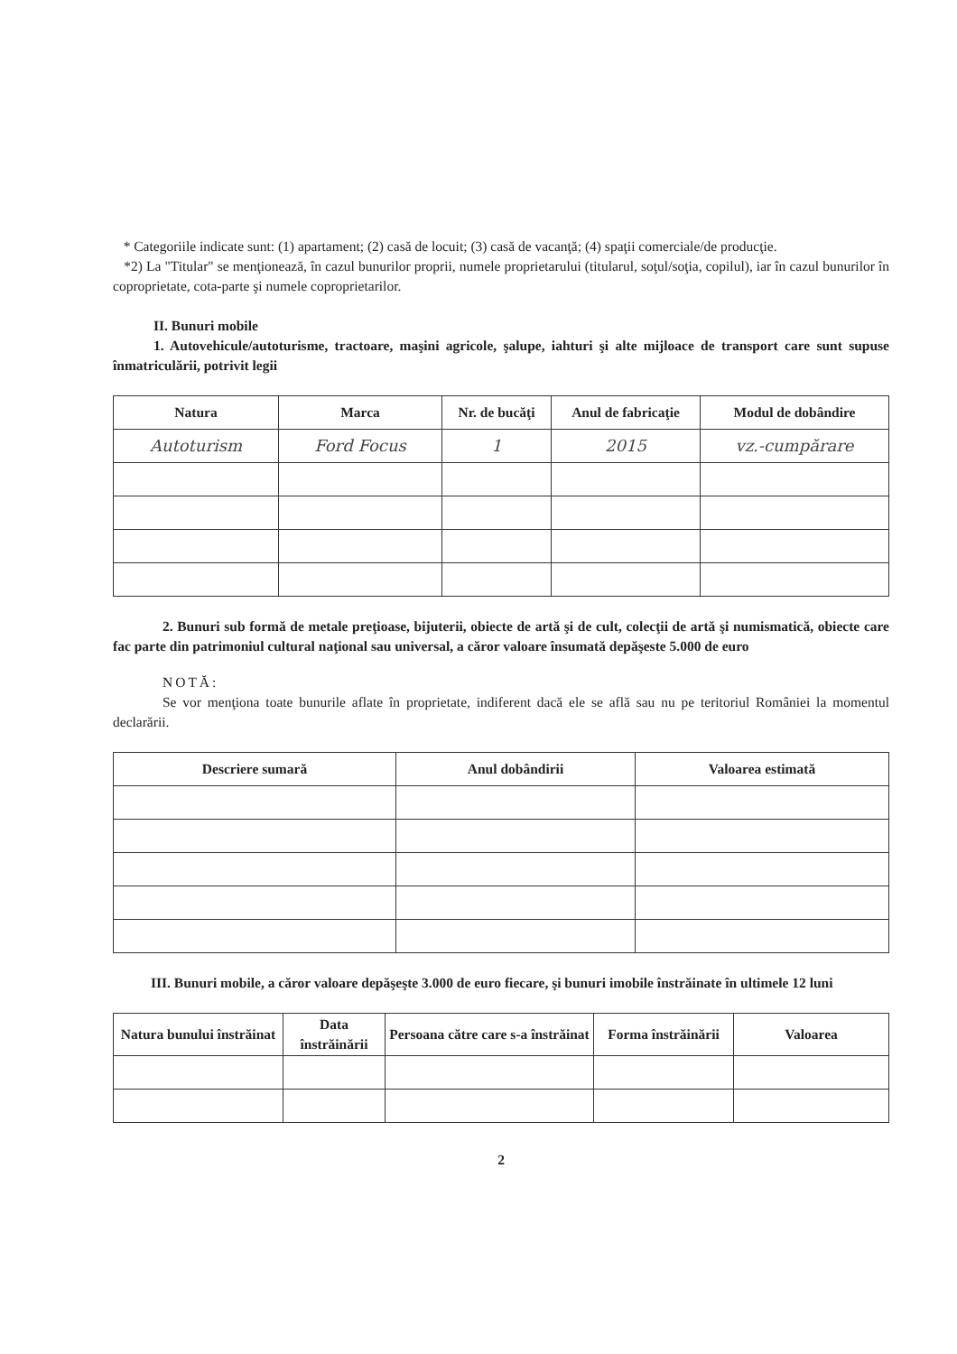* Categoriile indicate sunt: (1) apartament; (2) casă de locuit; (3) casă de vacanţă; (4) spaţii comerciale/de producţie.
*2) La "Titular" se menţionează, în cazul bunurilor proprii, numele proprietarului (titularul, soţul/soţia, copilul), iar în cazul bunurilor în coproprietate, cota-parte şi numele coproprietarilor.
II. Bunuri mobile
1. Autovehicule/autoturisme, tractoare, maşini agricole, şalupe, iahturi şi alte mijloace de transport care sunt supuse înmatriculării, potrivit legii
| Natura | Marca | Nr. de bucăţi | Anul de fabricaţie | Modul de dobândire |
| --- | --- | --- | --- | --- |
| Autoturism | Ford Focus | 1 | 2015 | vz.-cumpărare |
2. Bunuri sub formă de metale preţioase, bijuterii, obiecte de artă şi de cult, colecţii de artă şi numismatică, obiecte care fac parte din patrimoniul cultural naţional sau universal, a căror valoare însumată depăşeste 5.000 de euro
NOTĂ:
Se vor menţiona toate bunurile aflate în proprietate, indiferent dacă ele se află sau nu pe teritoriul României la momentul declarării.
| Descriere sumară | Anul dobândirii | Valoarea estimată |
| --- | --- | --- |
III. Bunuri mobile, a căror valoare depăşeşte 3.000 de euro fiecare, şi bunuri imobile înstrăinate în ultimele 12 luni
| Natura bunului înstrăinat | Data înstrăinării | Persoana către care s-a înstrăinat | Forma înstrăinării | Valoarea |
| --- | --- | --- | --- | --- |
2